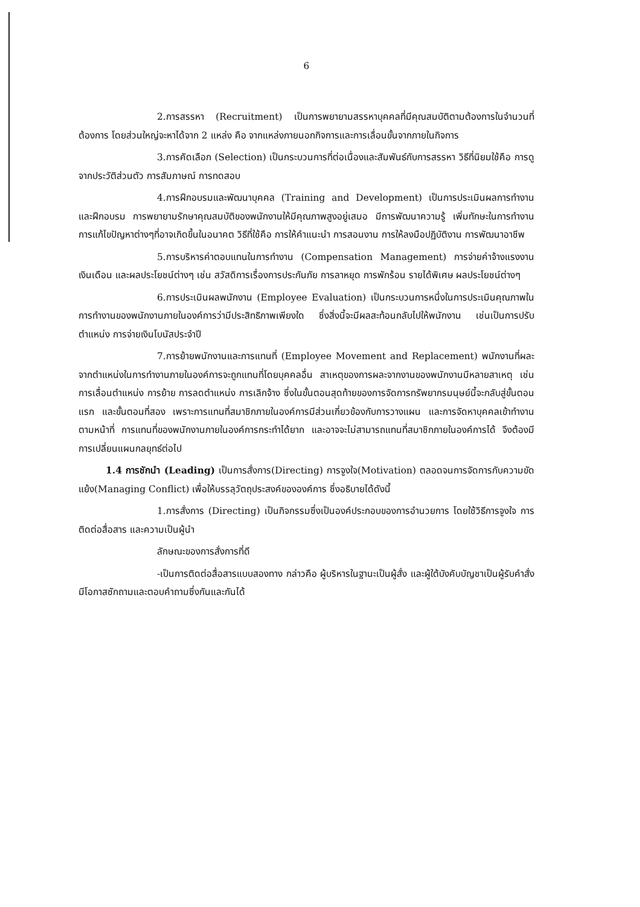6
2.การสรรหา (Recruitment) เป็นการพยายามสรรหาบุคคลที่มีคุณสมบัติตามต้องการในจำนวนที่ต้องการ โดยส่วนใหญ่จะหาได้จาก 2 แหล่ง คือ จากแหล่งภายนอกกิจการและการเลื่อนขั้นจากภายในกิจการ
3.การคัดเลือก (Selection) เป็นกระบวนการที่ต่อเนื่องและสัมพันธ์กับการสรรหา วิธีที่นิยมใช้คือ การดูจากประวัติส่วนตัว การสัมภาษณ์ การทดสอบ
4.การฝึกอบรมและพัฒนาบุคคล (Training and Development) เป็นการประเมินผลการทำงาน และฝึกอบรม การพยายามรักษาคุณสมบัติของพนักงานให้มีคุณภาพสูงอยู่เสมอ มีการพัฒนาความรู้ เพิ่มทักษะในการทำงาน การแก้ไขปัญหาต่างๆที่อาจเกิดขึ้นในอนาคต วิธีที่ใช้คือ การให้คำแนะนำ การสอนงาน การให้ลงมือปฏิบัติงาน การพัฒนาอาชีพ
5.การบริหารค่าตอบแทนในการทำงาน (Compensation Management) การจ่ายค่าจ้างแรงงาน เงินเดือน และผลประโยชน์ต่างๆ เช่น สวัสดิการเรื่องการประกันภัย การลาหยุด การพักร้อน รายได้พิเศษ ผลประโยชน์ต่างๆ
6.การประเมินผลพนักงาน (Employee Evaluation) เป็นกระบวนการหนึ่งในการประเมินคุณภาพในการทำงานของพนักงานภายในองค์การว่ามีประสิทธิภาพเพียงใด ซึ่งสิ่งนี้จะมีผลสะท้อนกลับไปให้พนักงาน เช่นเป็นการปรับตำแหน่ง การจ่ายเงินโบนัสประจำปี
7.การย้ายพนักงานและการแทนที่ (Employee Movement and Replacement) พนักงานที่ผละจากตำแหน่งในการทำงานภายในองค์การจะถูกแทนที่โดยบุคคลอื่น สาเหตุของการผละจากงานของพนักงานมีหลายสาเหตุ เช่น การเลื่อนตำแหน่ง การย้าย การลดตำแหน่ง การเลิกจ้าง ซึ่งในขั้นตอนสุดท้ายของการจัดการทรัพยากรมนุษย์นี้จะกลับสู่ขั้นตอนแรก และขั้นตอนที่สอง เพราะการแทนที่สมาชิกภายในองค์การมีส่วนเกี่ยวข้องกับการวางแผน และการจัดหาบุคคลเข้าทำงานตามหน้าที่ การแทนที่ของพนักงานภายในองค์การกระทำได้ยาก และอาจจะไม่สามารถแทนที่สมาชิกภายในองค์การได้ จึงต้องมีการเปลี่ยนแผนกลยุทธ์ต่อไป
1.4 การชักนำ (Leading) เป็นการสั่งการ(Directing) การจูงใจ(Motivation) ตลอดจนการจัดการกับความขัดแย้ง(Managing Conflict) เพื่อให้บรรลุวัตถุประสงค์ขององค์การ ซึ่งอธิบายได้ดังนี้
1.การสั่งการ (Directing) เป็นกิจกรรมซึ่งเป็นองค์ประกอบของการอำนวยการ โดยใช้วิธีการจูงใจ การติดต่อสื่อสาร และความเป็นผู้นำ
ลักษณะของการสั่งการที่ดี
-เป็นการติดต่อสื่อสารแบบสองทาง กล่าวคือ ผู้บริหารในฐานะเป็นผู้สั่ง และผู้ใต้บังคับบัญชาเป็นผู้รับคำสั่ง มีโอกาสซักถามและตอบคำถามซึ่งกันและกันได้